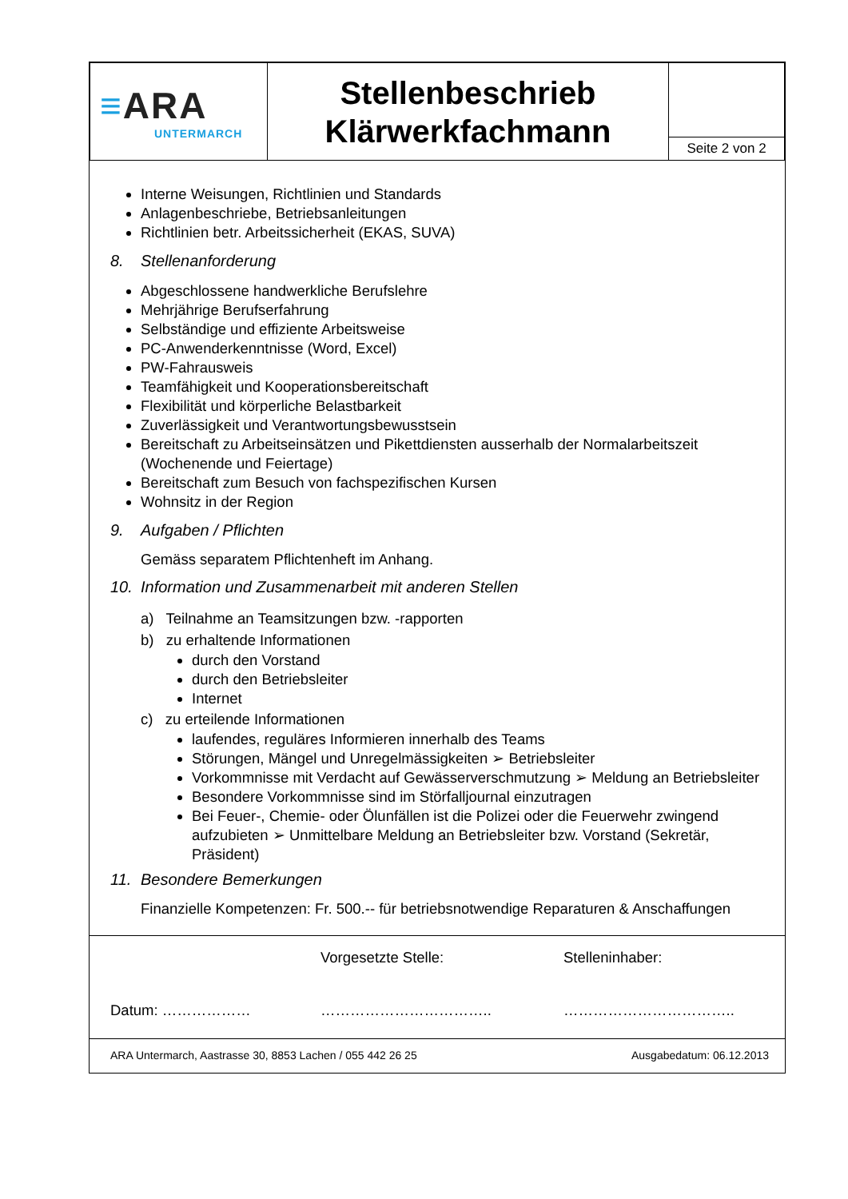| ≡ ARA UNTERMARCH | Stellenbeschrieb Klärwerkfachmann | |
| | | Seite 2 von 2 |
Interne Weisungen, Richtlinien und Standards
Anlagenbeschriebe, Betriebsanleitungen
Richtlinien betr. Arbeitssicherheit (EKAS, SUVA)
8. Stellenanforderung
Abgeschlossene handwerkliche Berufslehre
Mehrjährige Berufserfahrung
Selbständige und effiziente Arbeitsweise
PC-Anwenderkenntnisse (Word, Excel)
PW-Fahrausweis
Teamfähigkeit und Kooperationsbereitschaft
Flexibilität und körperliche Belastbarkeit
Zuverlässigkeit und Verantwortungsbewusstsein
Bereitschaft zu Arbeitseinsätzen und Pikettdiensten ausserhalb der Normalarbeitszeit (Wochenende und Feiertage)
Bereitschaft zum Besuch von fachspezifischen Kursen
Wohnsitz in der Region
9. Aufgaben / Pflichten
Gemäss separatem Pflichtenheft im Anhang.
10. Information und Zusammenarbeit mit anderen Stellen
a) Teilnahme an Teamsitzungen bzw. -rapporten
b) zu erhaltende Informationen
durch den Vorstand
durch den Betriebsleiter
Internet
c) zu erteilende Informationen
laufendes, reguläres Informieren innerhalb des Teams
Störungen, Mängel und Unregelmässigkeiten ➢ Betriebsleiter
Vorkommnisse mit Verdacht auf Gewässerverschmutzung ➢ Meldung an Betriebsleiter
Besondere Vorkommnisse sind im Störfalljournal einzutragen
Bei Feuer-, Chemie- oder Ölunfällen ist die Polizei oder die Feuerwehr zwingend aufzubieten ➢ Unmittelbare Meldung an Betriebsleiter bzw. Vorstand (Sekretär, Präsident)
11. Besondere Bemerkungen
Finanzielle Kompetenzen: Fr. 500.-- für betriebsnotwendige Reparaturen & Anschaffungen
Datum: ………………
Vorgesetzte Stelle:
……………………………..
Stelleninhaber:
……………………………..
ARA Untermarch, Aastrasse 30, 8853 Lachen / 055 442 26 25 Ausgabedatum: 06.12.2013